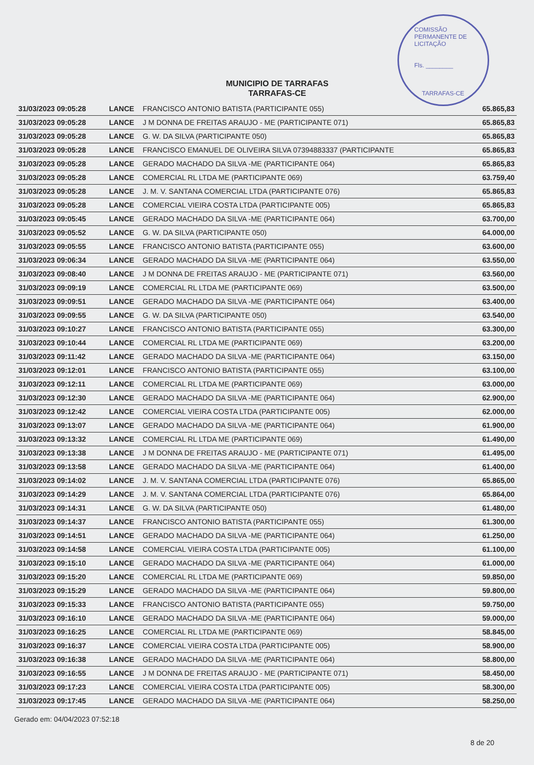COMISSÃO PERMANENTE DE LICITAÇÃO
Fls. ________
TARRAFAS-CE
MUNICIPIO DE TARRAFAS
TARRAFAS-CE
| 31/03/2023 09:05:28 | LANCE | FRANCISCO ANTONIO BATISTA (PARTICIPANTE 055) | 65.865,83 |
| 31/03/2023 09:05:28 | LANCE | J M DONNA DE FREITAS ARAUJO - ME (PARTICIPANTE 071) | 65.865,83 |
| 31/03/2023 09:05:28 | LANCE | G. W. DA SILVA (PARTICIPANTE 050) | 65.865,83 |
| 31/03/2023 09:05:28 | LANCE | FRANCISCO EMANUEL DE OLIVEIRA SILVA 07394883337 (PARTICIPANTE | 65.865,83 |
| 31/03/2023 09:05:28 | LANCE | GERADO MACHADO DA SILVA -ME (PARTICIPANTE 064) | 65.865,83 |
| 31/03/2023 09:05:28 | LANCE | COMERCIAL RL LTDA ME (PARTICIPANTE 069) | 63.759,40 |
| 31/03/2023 09:05:28 | LANCE | J. M. V. SANTANA COMERCIAL LTDA (PARTICIPANTE 076) | 65.865,83 |
| 31/03/2023 09:05:28 | LANCE | COMERCIAL VIEIRA COSTA LTDA (PARTICIPANTE 005) | 65.865,83 |
| 31/03/2023 09:05:45 | LANCE | GERADO MACHADO DA SILVA -ME (PARTICIPANTE 064) | 63.700,00 |
| 31/03/2023 09:05:52 | LANCE | G. W. DA SILVA (PARTICIPANTE 050) | 64.000,00 |
| 31/03/2023 09:05:55 | LANCE | FRANCISCO ANTONIO BATISTA (PARTICIPANTE 055) | 63.600,00 |
| 31/03/2023 09:06:34 | LANCE | GERADO MACHADO DA SILVA -ME (PARTICIPANTE 064) | 63.550,00 |
| 31/03/2023 09:08:40 | LANCE | J M DONNA DE FREITAS ARAUJO - ME (PARTICIPANTE 071) | 63.560,00 |
| 31/03/2023 09:09:19 | LANCE | COMERCIAL RL LTDA ME (PARTICIPANTE 069) | 63.500,00 |
| 31/03/2023 09:09:51 | LANCE | GERADO MACHADO DA SILVA -ME (PARTICIPANTE 064) | 63.400,00 |
| 31/03/2023 09:09:55 | LANCE | G. W. DA SILVA (PARTICIPANTE 050) | 63.540,00 |
| 31/03/2023 09:10:27 | LANCE | FRANCISCO ANTONIO BATISTA (PARTICIPANTE 055) | 63.300,00 |
| 31/03/2023 09:10:44 | LANCE | COMERCIAL RL LTDA ME (PARTICIPANTE 069) | 63.200,00 |
| 31/03/2023 09:11:42 | LANCE | GERADO MACHADO DA SILVA -ME (PARTICIPANTE 064) | 63.150,00 |
| 31/03/2023 09:12:01 | LANCE | FRANCISCO ANTONIO BATISTA (PARTICIPANTE 055) | 63.100,00 |
| 31/03/2023 09:12:11 | LANCE | COMERCIAL RL LTDA ME (PARTICIPANTE 069) | 63.000,00 |
| 31/03/2023 09:12:30 | LANCE | GERADO MACHADO DA SILVA -ME (PARTICIPANTE 064) | 62.900,00 |
| 31/03/2023 09:12:42 | LANCE | COMERCIAL VIEIRA COSTA LTDA (PARTICIPANTE 005) | 62.000,00 |
| 31/03/2023 09:13:07 | LANCE | GERADO MACHADO DA SILVA -ME (PARTICIPANTE 064) | 61.900,00 |
| 31/03/2023 09:13:32 | LANCE | COMERCIAL RL LTDA ME (PARTICIPANTE 069) | 61.490,00 |
| 31/03/2023 09:13:38 | LANCE | J M DONNA DE FREITAS ARAUJO - ME (PARTICIPANTE 071) | 61.495,00 |
| 31/03/2023 09:13:58 | LANCE | GERADO MACHADO DA SILVA -ME (PARTICIPANTE 064) | 61.400,00 |
| 31/03/2023 09:14:02 | LANCE | J. M. V. SANTANA COMERCIAL LTDA (PARTICIPANTE 076) | 65.865,00 |
| 31/03/2023 09:14:29 | LANCE | J. M. V. SANTANA COMERCIAL LTDA (PARTICIPANTE 076) | 65.864,00 |
| 31/03/2023 09:14:31 | LANCE | G. W. DA SILVA (PARTICIPANTE 050) | 61.480,00 |
| 31/03/2023 09:14:37 | LANCE | FRANCISCO ANTONIO BATISTA (PARTICIPANTE 055) | 61.300,00 |
| 31/03/2023 09:14:51 | LANCE | GERADO MACHADO DA SILVA -ME (PARTICIPANTE 064) | 61.250,00 |
| 31/03/2023 09:14:58 | LANCE | COMERCIAL VIEIRA COSTA LTDA (PARTICIPANTE 005) | 61.100,00 |
| 31/03/2023 09:15:10 | LANCE | GERADO MACHADO DA SILVA -ME (PARTICIPANTE 064) | 61.000,00 |
| 31/03/2023 09:15:20 | LANCE | COMERCIAL RL LTDA ME (PARTICIPANTE 069) | 59.850,00 |
| 31/03/2023 09:15:29 | LANCE | GERADO MACHADO DA SILVA -ME (PARTICIPANTE 064) | 59.800,00 |
| 31/03/2023 09:15:33 | LANCE | FRANCISCO ANTONIO BATISTA (PARTICIPANTE 055) | 59.750,00 |
| 31/03/2023 09:16:10 | LANCE | GERADO MACHADO DA SILVA -ME (PARTICIPANTE 064) | 59.000,00 |
| 31/03/2023 09:16:25 | LANCE | COMERCIAL RL LTDA ME (PARTICIPANTE 069) | 58.845,00 |
| 31/03/2023 09:16:37 | LANCE | COMERCIAL VIEIRA COSTA LTDA (PARTICIPANTE 005) | 58.900,00 |
| 31/03/2023 09:16:38 | LANCE | GERADO MACHADO DA SILVA -ME (PARTICIPANTE 064) | 58.800,00 |
| 31/03/2023 09:16:55 | LANCE | J M DONNA DE FREITAS ARAUJO - ME (PARTICIPANTE 071) | 58.450,00 |
| 31/03/2023 09:17:23 | LANCE | COMERCIAL VIEIRA COSTA LTDA (PARTICIPANTE 005) | 58.300,00 |
| 31/03/2023 09:17:45 | LANCE | GERADO MACHADO DA SILVA -ME (PARTICIPANTE 064) | 58.250,00 |
Gerado em: 04/04/2023 07:52:18
8 de 20